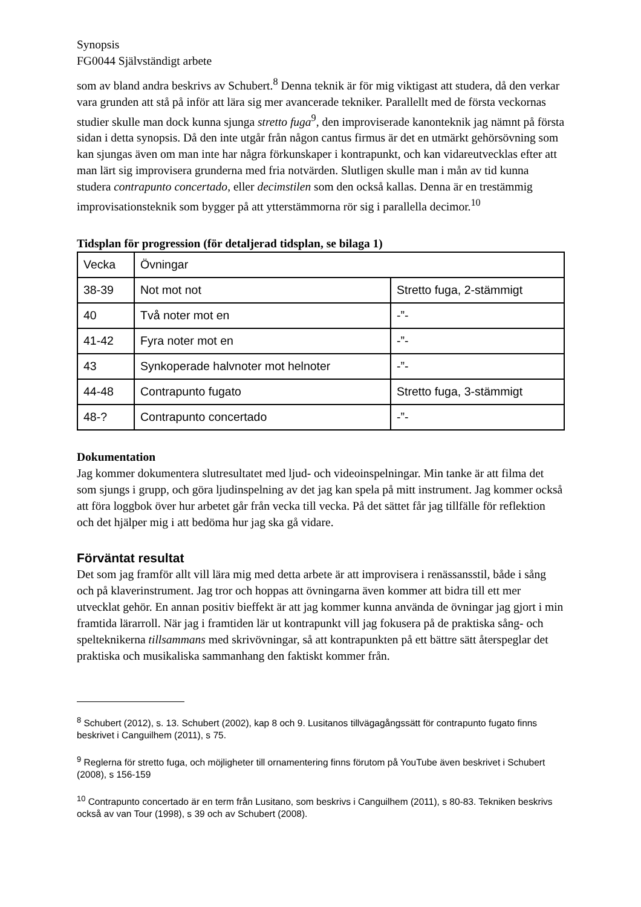Synopsis
FG0044 Självständigt arbete
som av bland andra beskrivs av Schubert.<sup>8</sup> Denna teknik är för mig viktigast att studera, då den verkar vara grunden att stå på inför att lära sig mer avancerade tekniker. Parallellt med de första veckornas studier skulle man dock kunna sjunga stretto fuga<sup>9</sup>, den improviserade kanonteknik jag nämnt på första sidan i detta synopsis. Då den inte utgår från någon cantus firmus är det en utmärkt gehörsövning som kan sjungas även om man inte har några förkunskaper i kontrapunkt, och kan vidareutvecklas efter att man lärt sig improvisera grunderna med fria notvärden. Slutligen skulle man i mån av tid kunna studera contrapunto concertado, eller decimstilen som den också kallas. Denna är en trestämmig improvisationsteknik som bygger på att ytterstämmorna rör sig i parallella decimor.<sup>10</sup>
Tidsplan för progression (för detaljerad tidsplan, se bilaga 1)
| Vecka | Övningar | |
| 38-39 | Not mot not | Stretto fuga, 2-stämmigt |
| 40 | Två noter mot en | -”- |
| 41-42 | Fyra noter mot en | -”- |
| 43 | Synkoperade halvnoter mot helnoter | -”- |
| 44-48 | Contrapunto fugato | Stretto fuga, 3-stämmigt |
| 48-? | Contrapunto concertado | -”- |
Dokumentation
Jag kommer dokumentera slutresultatet med ljud- och videoinspelningar. Min tanke är att filma det som sjungs i grupp, och göra ljudinspelning av det jag kan spela på mitt instrument. Jag kommer också att föra loggbok över hur arbetet går från vecka till vecka. På det sättet får jag tillfälle för reflektion och det hjälper mig i att bedöma hur jag ska gå vidare.
Förväntat resultat
Det som jag framför allt vill lära mig med detta arbete är att improvisera i renässansstil, både i sång och på klaverinstrument. Jag tror och hoppas att övningarna även kommer att bidra till ett mer utvecklat gehör. En annan positiv bieffekt är att jag kommer kunna använda de övningar jag gjort i min framtida lärarroll. När jag i framtiden lär ut kontrapunkt vill jag fokusera på de praktiska sång- och spelteknikerna tillsammans med skrivövningar, så att kontrapunkten på ett bättre sätt återspeglar det praktiska och musikaliska sammanhang den faktiskt kommer från.
<sup>8</sup> Schubert (2012), s. 13. Schubert (2002), kap 8 och 9. Lusitanos tillvägagångssätt för contrapunto fugato finns beskrivet i Canguilhem (2011), s 75.
<sup>9</sup> Reglerna för stretto fuga, och möjligheter till ornamentering finns förutom på YouTube även beskrivet i Schubert (2008), s 156-159
<sup>10</sup> Contrapunto concertado är en term från Lusitano, som beskrivs i Canguilhem (2011), s 80-83. Tekniken beskrivs också av van Tour (1998), s 39 och av Schubert (2008).